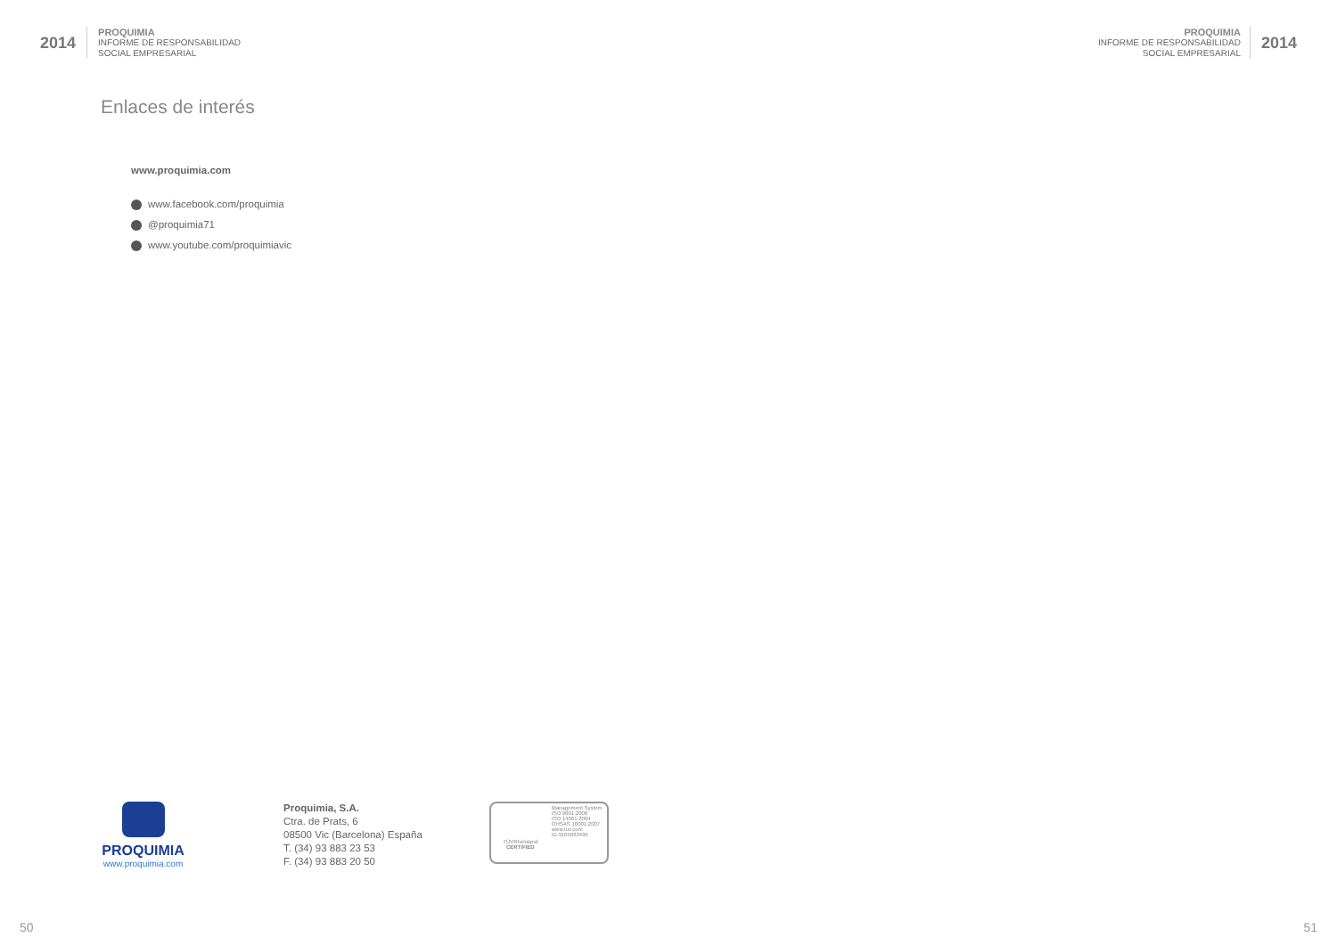2014
PROQUIMIA
INFORME DE RESPONSABILIDAD
SOCIAL EMPRESARIAL
PROQUIMIA
INFORME DE RESPONSABILIDAD
SOCIAL EMPRESARIAL
2014
Enlaces de interés
www.proquimia.com
www.facebook.com/proquimia
@proquimia71
www.youtube.com/proquimiavic
PROQUIMIA
www.proquimia.com
Proquimia, S.A.
Ctra. de Prats, 6
08500 Vic (Barcelona) España
T. (34) 93 883 23 53
F. (34) 93 883 20 50
TÜVRheinland
CERTIFIED
Management System
ISO 9001:2008
ISO 14001:2004
OHSAS 18001:2007
www.tuv.com
ID 9105063495
50 51